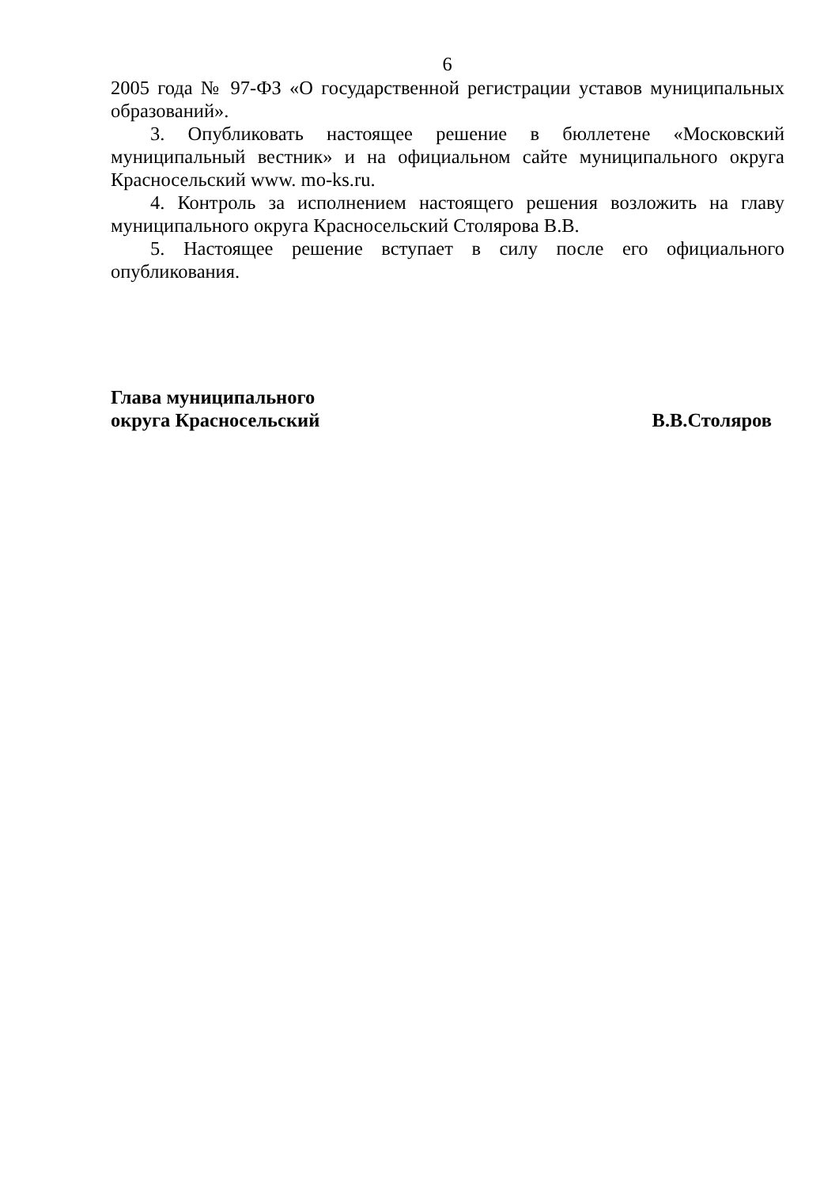6
2005 года № 97-ФЗ «О государственной регистрации уставов муниципальных образований».
3. Опубликовать настоящее решение в бюллетене «Московский муниципальный вестник» и на официальном сайте муниципального округа Красносельский www. mo-ks.ru.
4. Контроль за исполнением настоящего решения возложить на главу муниципального округа Красносельский Столярова В.В.
5. Настоящее решение вступает в силу после его официального опубликования.
Глава муниципального
округа Красносельский
В.В.Столяров